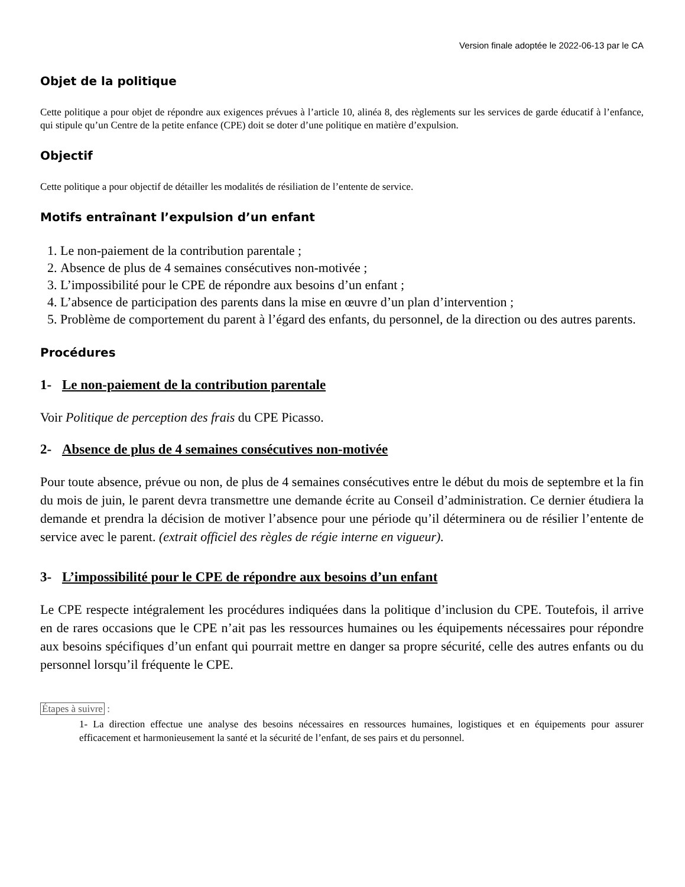Version finale adoptée le 2022-06-13 par le CA
Objet de la politique
Cette politique a pour objet de répondre aux exigences prévues à l’article 10, alinéa 8, des règlements sur les services de garde éducatif à l’enfance, qui stipule qu’un Centre de la petite enfance (CPE) doit se doter d’une politique en matière d’expulsion.
Objectif
Cette politique a pour objectif de détailler les modalités de résiliation de l’entente de service.
Motifs entraînant l’expulsion d’un enfant
1. Le non-paiement de la contribution parentale ;
2. Absence de plus de 4 semaines consécutives non-motivée ;
3. L’impossibilité pour le CPE de répondre aux besoins d’un enfant ;
4. L’absence de participation des parents dans la mise en œuvre d’un plan d’intervention ;
5. Problème de comportement du parent à l’égard des enfants, du personnel, de la direction ou des autres parents.
Procédures
1- Le non-paiement de la contribution parentale
Voir Politique de perception des frais du CPE Picasso.
2- Absence de plus de 4 semaines consécutives non-motivée
Pour toute absence, prévue ou non, de plus de 4 semaines consécutives entre le début du mois de septembre et la fin du mois de juin, le parent devra transmettre une demande écrite au Conseil d’administration. Ce dernier étudiera la demande et prendra la décision de motiver l’absence pour une période qu’il déterminera ou de résilier l’entente de service avec le parent. (extrait officiel des règles de régie interne en vigueur).
3- L’impossibilité pour le CPE de répondre aux besoins d’un enfant
Le CPE respecte intégralement les procédures indiquées dans la politique d’inclusion du CPE. Toutefois, il arrive en de rares occasions que le CPE n’ait pas les ressources humaines ou les équipements nécessaires pour répondre aux besoins spécifiques d’un enfant qui pourrait mettre en danger sa propre sécurité, celle des autres enfants ou du personnel lorsqu’il fréquente le CPE.
Étapes à suivre :
1- La direction effectue une analyse des besoins nécessaires en ressources humaines, logistiques et en équipements pour assurer efficacement et harmonieusement la santé et la sécurité de l’enfant, de ses pairs et du personnel.